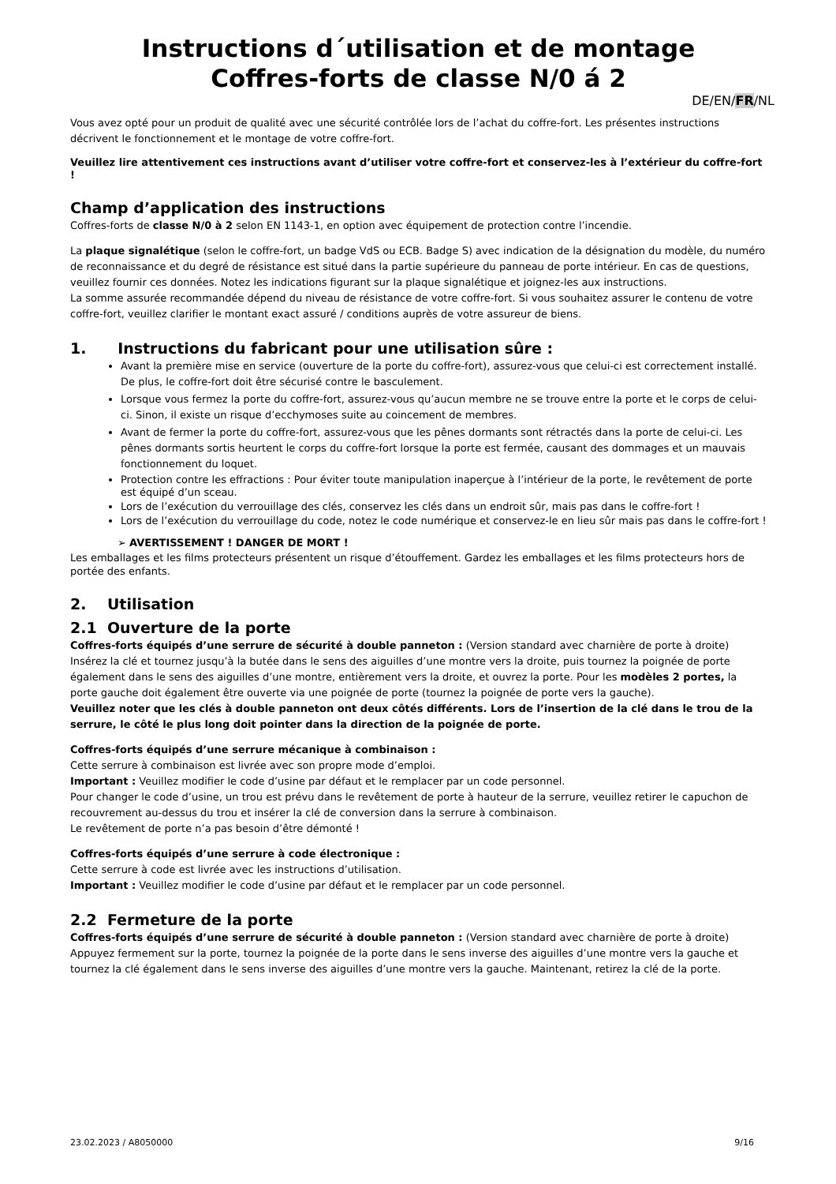Instructions d´utilisation et de montage
Coffres-forts de classe N/0 á 2
DE/EN/FR/NL
Vous avez opté pour un produit de qualité avec une sécurité contrôlée lors de l’achat du coffre-fort. Les présentes instructions décrivent le fonctionnement et le montage de votre coffre-fort.
Veuillez lire attentivement ces instructions avant d’utiliser votre coffre-fort et conservez-les à l’extérieur du coffre-fort !
Champ d’application des instructions
Coffres-forts de classe N/0 à 2 selon EN 1143-1, en option avec équipement de protection contre l’incendie.
La plaque signalétique (selon le coffre-fort, un badge VdS ou ECB. Badge S) avec indication de la désignation du modèle, du numéro de reconnaissance et du degré de résistance est situé dans la partie supérieure du panneau de porte intérieur. En cas de questions, veuillez fournir ces données. Notez les indications figurant sur la plaque signalétique et joignez-les aux instructions.
La somme assurée recommandée dépend du niveau de résistance de votre coffre-fort. Si vous souhaitez assurer le contenu de votre coffre-fort, veuillez clarifier le montant exact assuré / conditions auprès de votre assureur de biens.
1. Instructions du fabricant pour une utilisation sûre :
Avant la première mise en service (ouverture de la porte du coffre-fort), assurez-vous que celui-ci est correctement installé. De plus, le coffre-fort doit être sécurisé contre le basculement.
Lorsque vous fermez la porte du coffre-fort, assurez-vous qu’aucun membre ne se trouve entre la porte et le corps de celui-ci. Sinon, il existe un risque d’ecchymoses suite au coincement de membres.
Avant de fermer la porte du coffre-fort, assurez-vous que les pênes dormants sont rétractés dans la porte de celui-ci. Les pênes dormants sortis heurtent le corps du coffre-fort lorsque la porte est fermée, causant des dommages et un mauvais fonctionnement du loquet.
Protection contre les effractions : Pour éviter toute manipulation inaperçue à l’intérieur de la porte, le revêtement de porte est équipé d’un sceau.
Lors de l’exécution du verrouillage des clés, conservez les clés dans un endroit sûr, mais pas dans le coffre-fort !
Lors de l’exécution du verrouillage du code, notez le code numérique et conservez-le en lieu sûr mais pas dans le coffre-fort !
➢ AVERTISSEMENT ! DANGER DE MORT !
Les emballages et les films protecteurs présentent un risque d’étouffement. Gardez les emballages et les films protecteurs hors de portée des enfants.
2. Utilisation
2.1 Ouverture de la porte
Coffres-forts équipés d’une serrure de sécurité à double panneton : (Version standard avec charnière de porte à droite)
Insérez la clé et tournez jusqu’à la butée dans le sens des aiguilles d’une montre vers la droite, puis tournez la poignée de porte également dans le sens des aiguilles d’une montre, entièrement vers la droite, et ouvrez la porte. Pour les modèles 2 portes, la porte gauche doit également être ouverte via une poignée de porte (tournez la poignée de porte vers la gauche).
Veuillez noter que les clés à double panneton ont deux côtés différents. Lors de l’insertion de la clé dans le trou de la serrure, le côté le plus long doit pointer dans la direction de la poignée de porte.
Coffres-forts équipés d’une serrure mécanique à combinaison :
Cette serrure à combinaison est livrée avec son propre mode d’emploi.
Important : Veuillez modifier le code d’usine par défaut et le remplacer par un code personnel.
Pour changer le code d’usine, un trou est prévu dans le revêtement de porte à hauteur de la serrure, veuillez retirer le capuchon de recouvrement au-dessus du trou et insérer la clé de conversion dans la serrure à combinaison.
Le revêtement de porte n’a pas besoin d’être démonté !
Coffres-forts équipés d’une serrure à code électronique :
Cette serrure à code est livrée avec les instructions d’utilisation.
Important : Veuillez modifier le code d’usine par défaut et le remplacer par un code personnel.
2.2 Fermeture de la porte
Coffres-forts équipés d’une serrure de sécurité à double panneton : (Version standard avec charnière de porte à droite)
Appuyez fermement sur la porte, tournez la poignée de la porte dans le sens inverse des aiguilles d’une montre vers la gauche et tournez la clé également dans le sens inverse des aiguilles d’une montre vers la gauche. Maintenant, retirez la clé de la porte.
23.02.2023 / A8050000 9/16